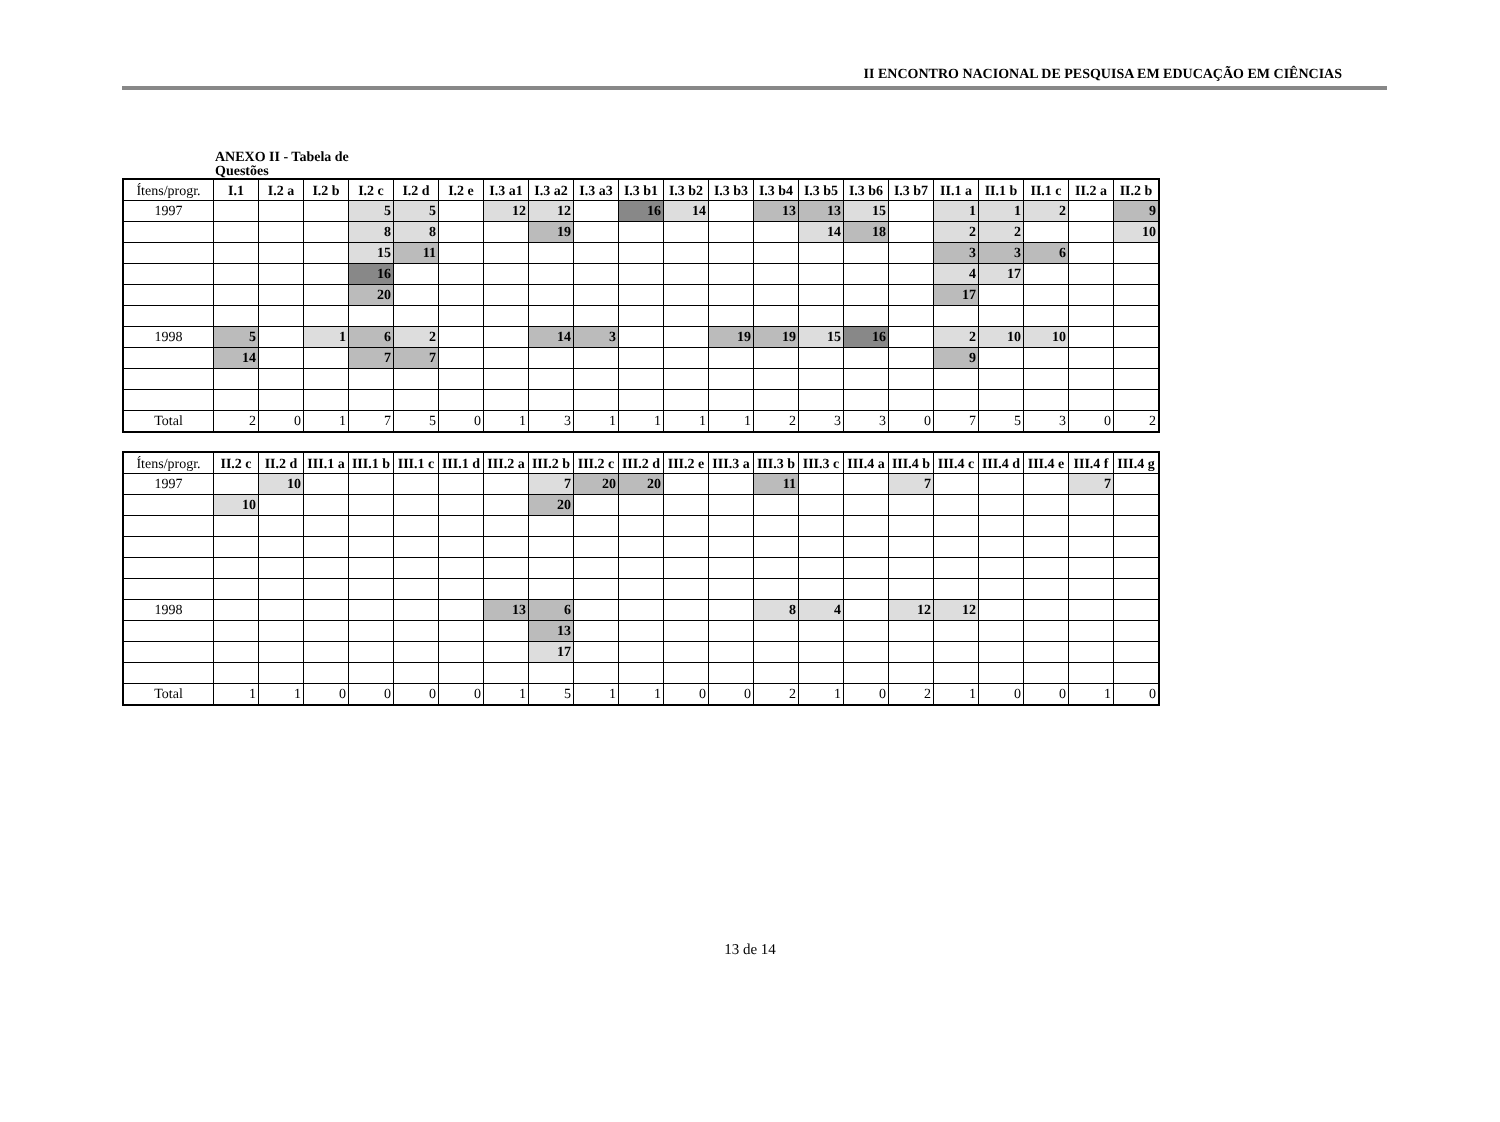II ENCONTRO NACIONAL DE PESQUISA EM EDUCAÇÃO EM CIÊNCIAS
ANEXO II - Tabela de Questões
| Ítens/progr. | I.1 | I.2 a | I.2 b | I.2 c | I.2 d | I.2 e | I.3 a1 | I.3 a2 | I.3 a3 | I.3 b1 | I.3 b2 | I.3 b3 | I.3 b4 | I.3 b5 | I.3 b6 | I.3 b7 | II.1 a | II.1 b | II.1 c | II.2 a | II.2 b |
| --- | --- | --- | --- | --- | --- | --- | --- | --- | --- | --- | --- | --- | --- | --- | --- | --- | --- | --- | --- | --- | --- |
| 1997 | | | | 5 | 5 | | 12 | 12 | | 16 | 14 | | 13 | 13 | 15 | | 1 | 1 | 2 | | 9 |
| | | | | 8 | 8 | | | 19 | | | | | | 14 | 18 | | 2 | 2 | | | 10 |
| | | | | 15 | 11 | | | | | | | | | | | | 3 | 3 | 6 | | |
| | | | | 16 | | | | | | | | | | | | | 4 | 17 | | | |
| | | | | 20 | | | | | | | | | | | | | 17 | | | | |
| 1998 | 5 | | 1 | 6 | 2 | | | 14 | 3 | | | 19 | 19 | 15 | 16 | | 2 | 10 | 10 | | |
| | 14 | | | 7 | 7 | | | | | | | | | | | | 9 | | | | |
| Total | 2 | 0 | 1 | 7 | 5 | 0 | 1 | 3 | 1 | 1 | 1 | 1 | 2 | 3 | 3 | 0 | 7 | 5 | 3 | 0 | 2 |
| Ítens/progr. | II.2 c | II.2 d | III.1 a | III.1 b | III.1 c | III.1 d | III.2 a | III.2 b | III.2 c | III.2 d | III.2 e | III.3 a | III.3 b | III.3 c | III.4 a | III.4 b | III.4 c | III.4 d | III.4 e | III.4 f | III.4 g |
| --- | --- | --- | --- | --- | --- | --- | --- | --- | --- | --- | --- | --- | --- | --- | --- | --- | --- | --- | --- | --- | --- |
| 1997 | | 10 | | | | | | 7 | 20 | 20 | | | 11 | | | 7 | | | | 7 | |
| | 10 | | | | | | | 20 | | | | | | | | | | | | | |
| 1998 | | | | | | | 13 | 6 | | | | | 8 | 4 | | 12 | 12 | | | | |
| | | | | | | | | 13 | | | | | | | | | | | | | |
| | | | | | | | | 17 | | | | | | | | | | | | | |
| Total | 1 | 1 | 0 | 0 | 0 | 0 | 1 | 5 | 1 | 1 | 0 | 0 | 2 | 1 | 0 | 2 | 1 | 0 | 0 | 1 | 0 |
13 de 14